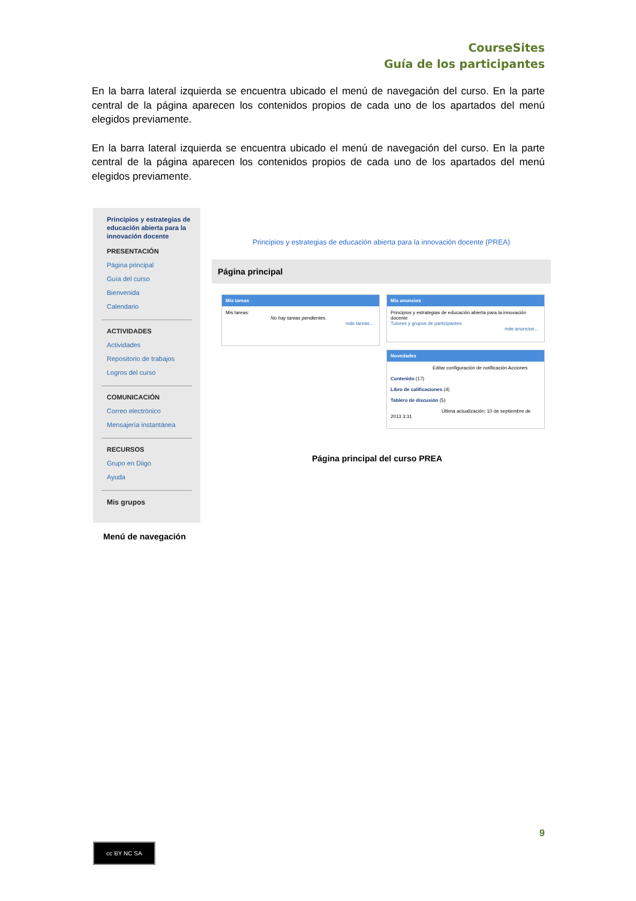CourseSites
Guía de los participantes
En la barra lateral izquierda se encuentra ubicado el menú de navegación del curso. En la parte central de la página aparecen los contenidos propios de cada uno de los apartados del menú elegidos previamente.
En la barra lateral izquierda se encuentra ubicado el menú de navegación del curso. En la parte central de la página aparecen los contenidos propios de cada uno de los apartados del menú elegidos previamente.
Principios y estrategias de educación abierta para la innovación docente
PRESENTACIÓN
Página principal
Guía del curso
Bienvenida
Calendario
ACTIVIDADES
Actividades
Repositorio de trabajos
Logros del curso
COMUNICACIÓN
Correo electrónico
Mensajería instantánea
RECURSOS
Grupo en Diigo
Ayuda
Mis grupos
Menú de navegación
Principios y estrategias de educación abierta para la innovación docente (PREA)
Página principal
Mis tareas
Mis tareas:
No hay tareas pendientes.
más tareas...
Mis anuncios
Principios y estrategias de educación abierta para la innovación docente
Tutores y grupos de participantes
más anuncios...
Novedades
Editar configuración de notificación Acciones
Contenido (17)
Libro de calificaciones (4)
Tablero de discusión (5)
Última actualización: 10 de septiembre de 2013 3:31
Página principal del curso PREA
9
cc BY NC SA